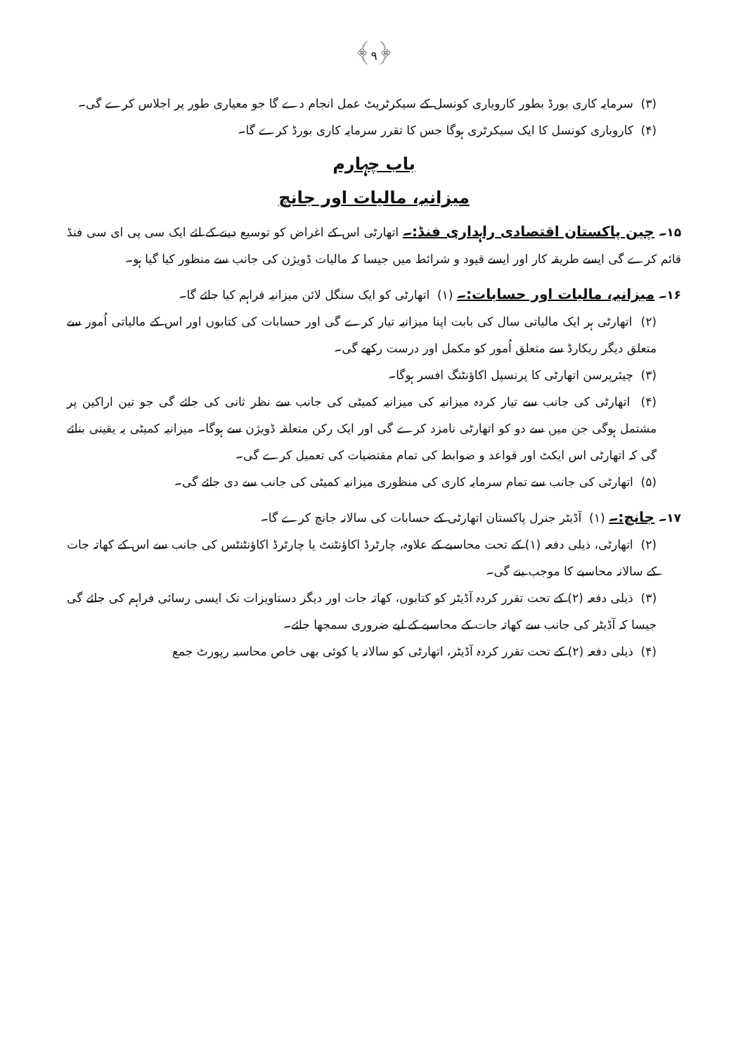﴿۹﴾
(۳) سرمایہ کاری بورڈ بطور کاروباری کونسل کے سیکرٹریٹ عمل انجام دے گا جو معیاری طور پر اجلاس کرے گی۔
(۴) کاروباری کونسل کا ایک سیکرٹری ہوگا جس کا تقرر سرمایہ کاری بورڈ کرے گا۔
باب چہارم
میزانیہ، مالیات اور جانچ
۱۵۔ چین پاکستان اقتصادی راہداری فنڈ:۔ اتھارٹی اس کے اغراض کو توسیع دینے کے لئے ایک سی پی ای سی فنڈ قائم کرے گی ایسے طریقہ کار اور ایسے قیود و شرائط میں جیسا کہ مالیات ڈویژن کی جانب سے منظور کیا گیا ہو۔
۱۶۔ میزانیہ، مالیات اور حسابات:۔ (۱) اتھارٹی کو ایک سنگل لائن میزانیہ فراہم کیا جائے گا۔
(۲) اتھارٹی ہر ایک مالیاتی سال کی بابت اپنا میزانیہ تیار کرے گی اور حسابات کی کتابوں اور اس کے مالیاتی اُمور سے متعلق دیگر ریکارڈ سے متعلق اُمور کو مکمل اور درست رکھے گی۔
(۳) چیئرپرسن اتھارٹی کا پرنسپل اکاؤنٹنگ افسر ہوگا۔
(۴) اتھارٹی کی جانب سے تیار کردہ میزانیہ کی میزانیہ کمیٹی کی جانب سے نظر ثانی کی جائے گی جو تین اراکین پر مشتمل ہوگی جن میں سے دو کو اتھارٹی نامزد کرے گی اور ایک رکن متعلقہ ڈویژن سے ہوگا۔ میزانیہ کمیٹی یہ یقینی بنائے گی کہ اتھارٹی اس ایکٹ اور قواعد و ضوابط کی تمام مقتضیات کی تعمیل کرے گی۔
(۵) اتھارٹی کی جانب سے تمام سرمایہ کاری کی منظوری میزانیہ کمیٹی کی جانب سے دی جائے گی۔
۱۷۔ جانچ:۔ (۱) آڈیٹر جنرل پاکستان اتھارٹی کے حسابات کی سالانہ جانچ کرے گا۔
(۲) اتھارٹی، ذیلی دفعہ (۱) کے تحت محاسبے کے علاوہ، چارٹرڈ اکاؤنٹنٹ یا چارٹرڈ اکاؤنٹنٹس کی جانب سے اس کے کھاتہ جات کے سالانہ محاسبے کا موجب بنے گی۔
(۳) ذیلی دفعہ (۲) کے تحت تقرر کردہ آڈیٹر کو کتابوں، کھاتہ جات اور دیگر دستاویزات تک ایسی رسائی فراہم کی جائے گی جیسا کہ آڈیٹر کی جانب سے کھاتہ جات کے محاسبے کے لیے ضروری سمجھا جائے۔
(۴) ذیلی دفعہ (۲) کے تحت تقرر کردہ آڈیٹر، اتھارٹی کو سالانہ یا کوئی بھی خاص محاسبہ رپورٹ جمع